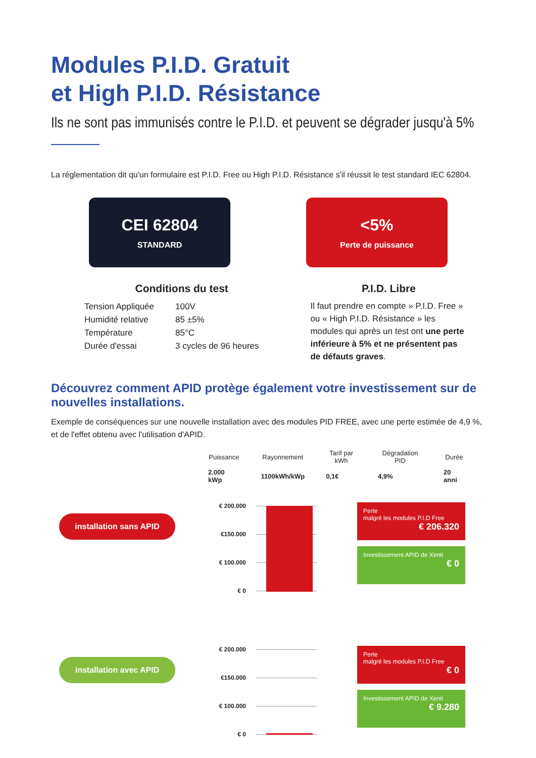Modules P.I.D. Gratuit
et High P.I.D. Résistance
Ils ne sont pas immunisés contre le P.I.D. et peuvent se dégrader jusqu'à 5%
La réglementation dit qu'un formulaire est P.I.D. Free ou High P.I.D. Résistance s'il réussit le test standard IEC 62804.
CEI 62804
STANDARD
<5%
Perte de puissance
Conditions du test
| Tension Appliquée | 100V |
| Humidité relative | 85 ±5% |
| Température | 85°C |
| Durée d'essai | 3 cycles de 96 heures |
P.I.D. Libre
Il faut prendre en compte » P.I.D. Free » ou « High P.I.D. Résistance » les modules qui après un test ont une perte inférieure à 5% et ne présentent pas de défauts graves.
Découvrez comment APID protège également votre investissement sur de nouvelles installations.
Exemple de conséquences sur une nouvelle installation avec des modules PID FREE, avec une perte estimée de 4,9 %, et de l'effet obtenu avec l'utilisation d'APID.
| Puissance | Rayonnement | Tarif par kWh | Dégradation PID | Durée |
| --- | --- | --- | --- | --- |
| 2.000 kWp | 1100kWh/kWp | 0,1€ | 4,9% | 20 anni |
installation sans APID
€ 200.000
€150.000
€ 100.000
€ 0
Perte
malgré les modules P.I.D Free
€ 206.320
Investissement APID de Xenit
€ 0
installation avec APID
€ 200.000
€150.000
€ 100.000
€ 0
Perte
malgré les modules P.I.D Free
€ 0
Investissement APID de Xenit
€ 9.280